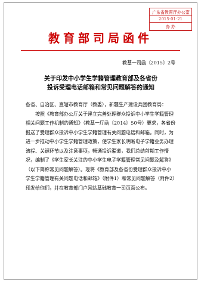广东省教育厅办公室
2015·01·21
办 办
教育部司局函件
教基一司函〔2015〕2号
关于印发中小学生学籍管理教育部及各省份
投诉受理电话邮箱和常见问题解答的通知
各省、自治区、直辖市教育厅（教委），新疆生产建设兵团教育局：
按照《教育部办公厅关于建立完善处理群众投诉中小学生学籍管理相关问题工作机制的通知》（教基一厅函〔2014〕50号）要求，各省份报送了受理群众投诉中小学生学籍管理有关问题电话和邮箱。同时，为进一步推动中小学生学籍管理政策，使学生家长明晰电子学籍业务办理流程、关键环节以及注意事项，畅通投诉渠道，我们总结前期工作情况，编制了《学生家长关注的中小学生电子学籍管理常见问题及解答》（以下简称常见问题解答）。现将《教育部及各省份受理群众投诉中小学生学籍管理有关问题电话和邮箱》（附件1）和常见问题解答（附件2）印发给你们，并在教育部门户网站基础教育一司页面公布。